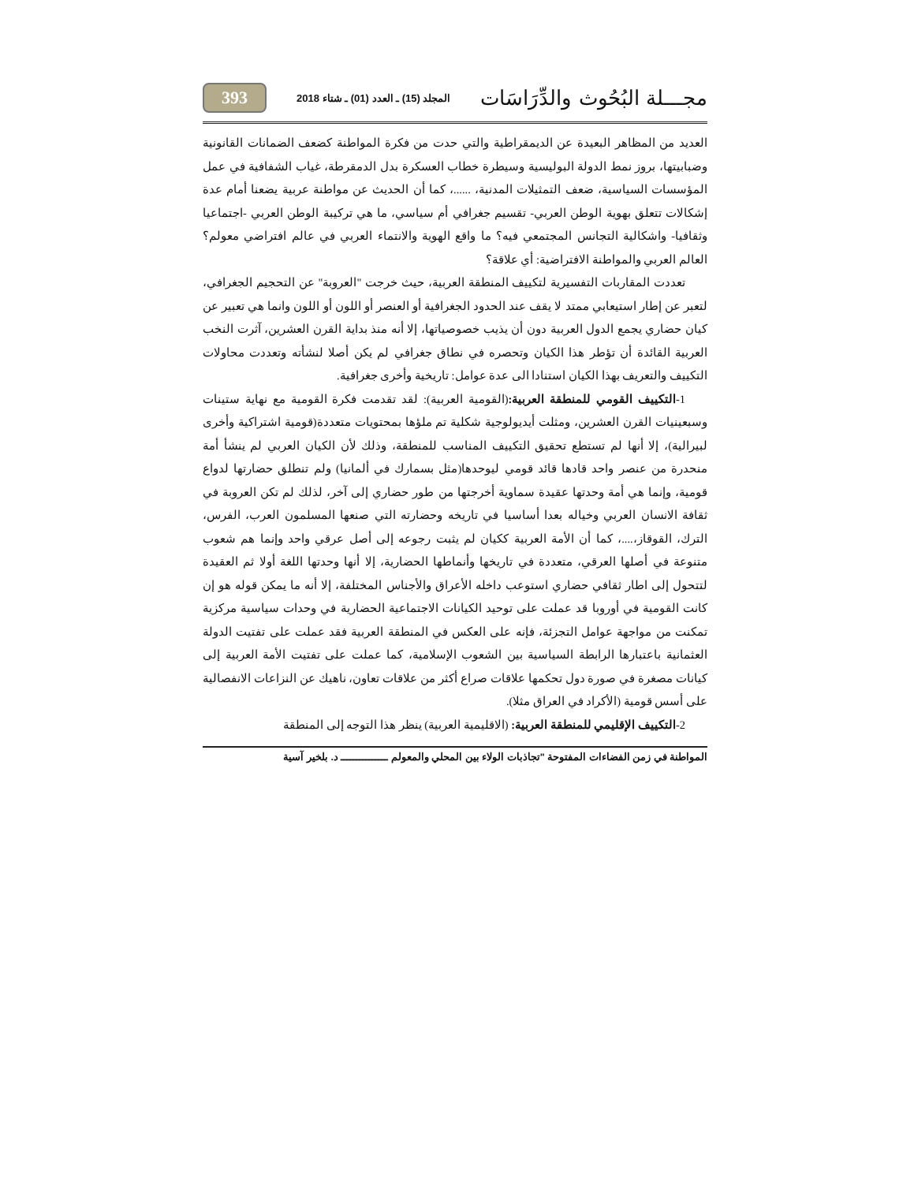مجـــلة البُحُوث والدِّرَاسَات المجلد (15) ـ العدد (01) ـ شتاء 2018 393
العديد من المظاهر البعيدة عن الديمقراطية والتي حدت من فكرة المواطنة كضعف الضمانات القانونية وضبابيتها، بروز نمط الدولة البوليسية وسيطرة خطاب العسكرة بدل الدمقرطة، غياب الشفافية في عمل المؤسسات السياسية، ضعف التمثيلات المدنية، ......، كما أن الحديث عن مواطنة عربية يضعنا أمام عدة إشكالات تتعلق بهوية الوطن العربي- تقسيم جغرافي أم سياسي، ما هي تركيبة الوطن العربي -اجتماعيا وثقافيا- واشكالية التجانس المجتمعي فيه؟ ما واقع الهوية والانتماء العربي في عالم افتراضي معولم؟ العالم العربي والمواطنة الافتراضية: أي علاقة؟
تعددت المقاربات التفسيرية لتكييف المنطقة العربية، حيث خرجت "العروبة" عن التحجيم الجغرافي، لتعبر عن إطار استيعابي ممتد لا يقف عند الحدود الجغرافية أو العنصر أو اللون أو اللون وانما هي تعبير عن كيان حضاري يجمع الدول العربية دون أن يذيب خصوصياتها، إلا أنه منذ بداية القرن العشرين، آثرت النخب العربية القائدة أن تؤطر هذا الكيان وتحصره في نطاق جغرافي لم يكن أصلا لنشأته وتعددت محاولات التكييف والتعريف بهذا الكيان استنادا الى عدة عوامل: تاريخية وأخرى جغرافية.
1-التكييف القومي للمنطقة العربية:(القومية العربية): لقد تقدمت فكرة القومية مع نهاية ستينات وسبعينيات القرن العشرين، ومثلت أيديولوجية شكلية تم ملؤها بمحتويات متعددة(قومية اشتراكية وأخرى لبيرالية)، إلا أنها لم تستطع تحقيق التكييف المناسب للمنطقة، وذلك لأن الكيان العربي لم ينشأ أمة منحدرة من عنصر واحد قادها قائد قومي ليوحدها(مثل بسمارك في ألمانيا) ولم تنطلق حضارتها لدواع قومية، وإنما هي أمة وحدتها عقيدة سماوية أخرجتها من طور حضاري إلى آخر، لذلك لم تكن العروبة في ثقافة الانسان العربي وخياله بعدا أساسيا في تاريخه وحضارته التي صنعها المسلمون العرب، الفرس، الترك، القوقاز،....، كما أن الأمة العربية ككيان لم يثبت رجوعه إلى أصل عرقي واحد وإنما هم شعوب متنوعة في أصلها العرقي، متعددة في تاريخها وأنماطها الحضارية، إلا أنها وحدتها اللغة أولا ثم العقيدة لتتحول إلى اطار ثقافي حضاري استوعب داخله الأعراق والأجناس المختلفة، إلا أنه ما يمكن قوله هو إن كانت القومية في أوروبا قد عملت على توحيد الكيانات الاجتماعية الحضارية في وحدات سياسية مركزية تمكنت من مواجهة عوامل التجزئة، فإنه على العكس في المنطقة العربية فقد عملت على تفتيت الدولة العثمانية باعتبارها الرابطة السياسية بين الشعوب الإسلامية، كما عملت على تفتيت الأمة العربية إلى كيانات مصغرة في صورة دول تحكمها علاقات صراع أكثر من علاقات تعاون، ناهيك عن النزاعات الانفصالية على أسس قومية (الأكراد في العراق مثلا).
2-التكييف الإقليمي للمنطقة العربية: (الاقليمية العربية) ينظر هذا التوجه إلى المنطقة
المواطنة في زمن الفضاءات المفتوحة "تجاذبات الولاء بين المحلي والمعولم ـــــــــــــــ د. بلخير آسية